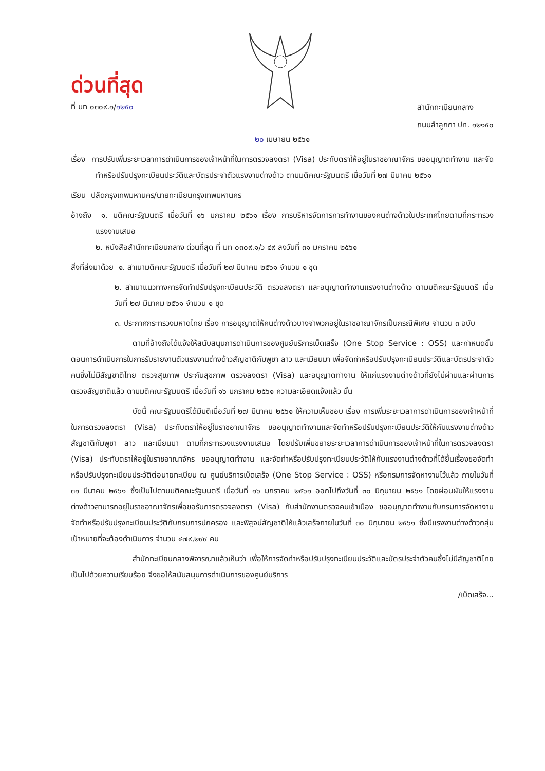ด่วนที่สุด
ที่ มท ๐๓๐๙.๑/๑๒๕๐
สำนักทะเบียนกลาง
ถนนลำลูกกา ปท. ๑๒๑๕๐
๒๐ เมษายน ๒๕๖๑
เรื่อง การปรับเพิ่มระยะเวลาการดำเนินการของเจ้าหน้าที่ในการตรวจลงตรา (Visa) ประทับตราให้อยู่ในราชอาณาจักร ขออนุญาตทำงาน และจัดทำหรือปรับปรุงทะเบียนประวัติและบัตรประจำตัวแรงงานต่างด้าว ตามมติคณะรัฐมนตรี เมื่อวันที่ ๒๗ มีนาคม ๒๕๖๑
เรียน ปลัดกรุงเทพมหานคร/นายทะเบียนกรุงเทพมหานคร
อ้างถึง ๑. มติคณะรัฐมนตรี เมื่อวันที่ ๑๖ มกราคม ๒๕๖๑ เรื่อง การบริหารจัดการการทำงานของคนต่างด้าวในประเทศไทยตามที่กระทรวงแรงงานเสนอ
๒. หนังสือสำนักทะเบียนกลาง ด่วนที่สุด ที่ มท ๐๓๐๙.๑/ว ๔๙ ลงวันที่ ๓๑ มกราคม ๒๕๖๑
สิ่งที่ส่งมาด้วย ๑. สำเนามติคณะรัฐมนตรี เมื่อวันที่ ๒๗ มีนาคม ๒๕๖๑ จำนวน ๑ ชุด
๒. สำเนาแนวทางการจัดทำปรับปรุงทะเบียนประวัติ ตรวจลงตรา และอนุญาตทำงานแรงงานต่างด้าว ตามมติคณะรัฐมนตรี เมื่อวันที่ ๒๗ มีนาคม ๒๕๖๑ จำนวน ๑ ชุด
๓. ประกาศกระทรวงมหาดไทย เรื่อง การอนุญาตให้คนต่างด้าวบางจำพวกอยู่ในราชอาณาจักรเป็นกรณีพิเศษ จำนวน ๓ ฉบับ
ตามที่อ้างถึงได้แจ้งให้สนับสนุนการดำเนินการของศูนย์บริการเบ็ดเสร็จ (One Stop Service : OSS) และกำหนดขั้นตอนการดำเนินการในการรับรายงานตัวแรงงานต่างด้าวสัญชาติกัมพูชา ลาว และเมียนมา เพื่อจัดทำหรือปรับปรุงทะเบียนประวัติและบัตรประจำตัวคนซึ่งไม่มีสัญชาติไทย ตรวจสุขภาพ ประกันสุขภาพ ตรวจลงตรา (Visa) และอนุญาตทำงาน ให้แก่แรงงานต่างด้าวที่ยังไม่ผ่านและผ่านการตรวจสัญชาติแล้ว ตามมติคณะรัฐมนตรี เมื่อวันที่ ๑๖ มกราคม ๒๕๖๑ ความละเอียดแจ้งแล้ว นั้น
บัดนี้ คณะรัฐมนตรีได้มีมติเมื่อวันที่ ๒๗ มีนาคม ๒๕๖๑ ให้ความเห็นชอบ เรื่อง การเพิ่มระยะเวลาการดำเนินการของเจ้าหน้าที่ในการตรวจลงตรา (Visa) ประทับตราให้อยู่ในราชอาณาจักร ขออนุญาตทำงานและจัดทำหรือปรับปรุงทะเบียนประวัติให้กับแรงงานต่างด้าวสัญชาติกัมพูชา ลาว และเมียนมา ตามที่กระทรวงแรงงานเสนอ โดยปรับเพิ่มขยายระยะเวลาการดำเนินการของเจ้าหน้าที่ในการตรวจลงตรา (Visa) ประทับตราให้อยู่ในราชอาณาจักร ขออนุญาตทำงาน และจัดทำหรือปรับปรุงทะเบียนประวัติให้กับแรงงานต่างด้าวที่ได้ยื่นเรื่องขอจัดทำหรือปรับปรุงทะเบียนประวัติต่อนายทะเบียน ณ ศูนย์บริการเบ็ดเสร็จ (One Stop Service : OSS) หรือกรมการจัดหางานไว้แล้ว ภายในวันที่ ๓๑ มีนาคม ๒๕๖๑ ซึ่งเป็นไปตามมติคณะรัฐมนตรี เมื่อวันที่ ๑๖ มกราคม ๒๕๖๑ ออกไปถึงวันที่ ๓๐ มิถุนายน ๒๕๖๑ โดยผ่อนผันให้แรงงานต่างด้าวสามารถอยู่ในราชอาณาจักรเพื่อขอรับการตรวจลงตรา (Visa) กับสำนักงานตรวจคนเข้าเมือง ขออนุญาตทำงานกับกรมการจัดหางาน จัดทำหรือปรับปรุงทะเบียนประวัติกับกรมการปกครอง และพิสูจน์สัญชาติให้แล้วเสร็จภายในวันที่ ๓๐ มิถุนายน ๒๕๖๑ ซึ่งมีแรงงานต่างด้าวกลุ่มเป้าหมายที่จะต้องดำเนินการ จำนวน ๔๗๙,๒๙๙ คน
สำนักทะเบียนกลางพิจารณาแล้วเห็นว่า เพื่อให้การจัดทำหรือปรับปรุงทะเบียนประวัติและบัตรประจำตัวคนซึ่งไม่มีสัญชาติไทยเป็นไปด้วยความเรียบร้อย จึงขอให้สนับสนุนการดำเนินการของศูนย์บริการ
/เบ็ดเสร็จ...